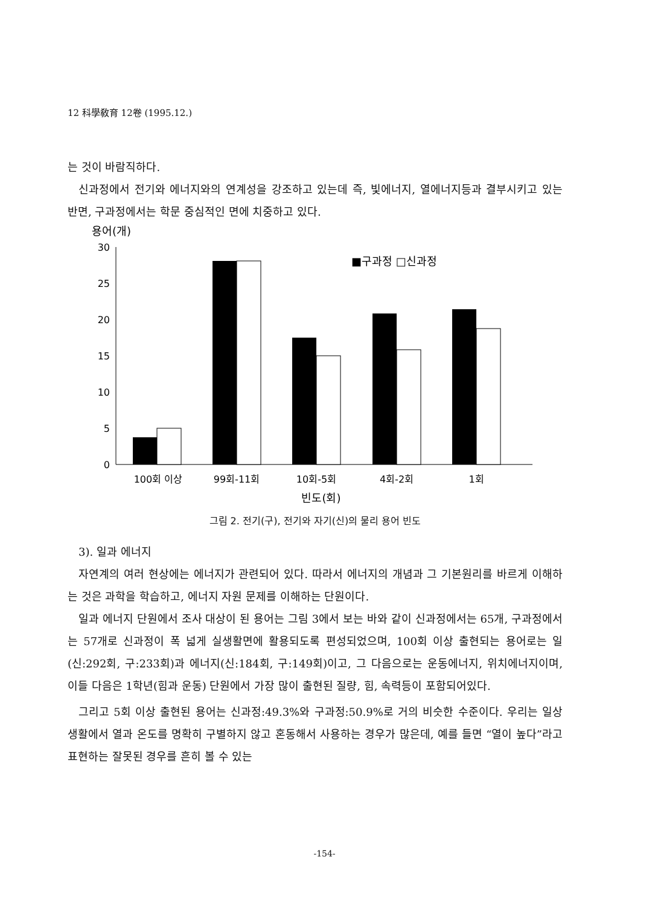12 科學敎育 12卷 (1995.12.)
는 것이 바람직하다.
신과정에서 전기와 에너지와의 연계성을 강조하고 있는데 즉, 빛에너지, 열에너지등과 결부시키고 있는 반면, 구과정에서는 학문 중심적인 면에 치중하고 있다.
용어(개)
30
25
20
15
10
5
0
■구과정 □신과정
100회 이상
99회-11회
10회-5회
4회-2회
1회
빈도(회)
그림 2. 전기(구), 전기와 자기(신)의 물리 용어 빈도
3). 일과 에너지
자연계의 여러 현상에는 에너지가 관련되어 있다. 따라서 에너지의 개념과 그 기본원리를 바르게 이해하는 것은 과학을 학습하고, 에너지 자원 문제를 이해하는 단원이다.
일과 에너지 단원에서 조사 대상이 된 용어는 그림 3에서 보는 바와 같이 신과정에서는 65개, 구과정에서는 57개로 신과정이 폭 넓게 실생활면에 활용되도록 편성되었으며, 100회 이상 출현되는 용어로는 일(신:292회, 구:233회)과 에너지(신:184회, 구:149회)이고, 그 다음으로는 운동에너지, 위치에너지이며, 이들 다음은 1학년(힘과 운동) 단원에서 가장 많이 출현된 질량, 힘, 속력등이 포함되어있다.
그리고 5회 이상 출현된 용어는 신과정:49.3%와 구과정:50.9%로 거의 비슷한 수준이다. 우리는 일상 생활에서 열과 온도를 명확히 구별하지 않고 혼동해서 사용하는 경우가 많은데, 예를 들면 “열이 높다”라고 표현하는 잘못된 경우를 흔히 볼 수 있는
-154-